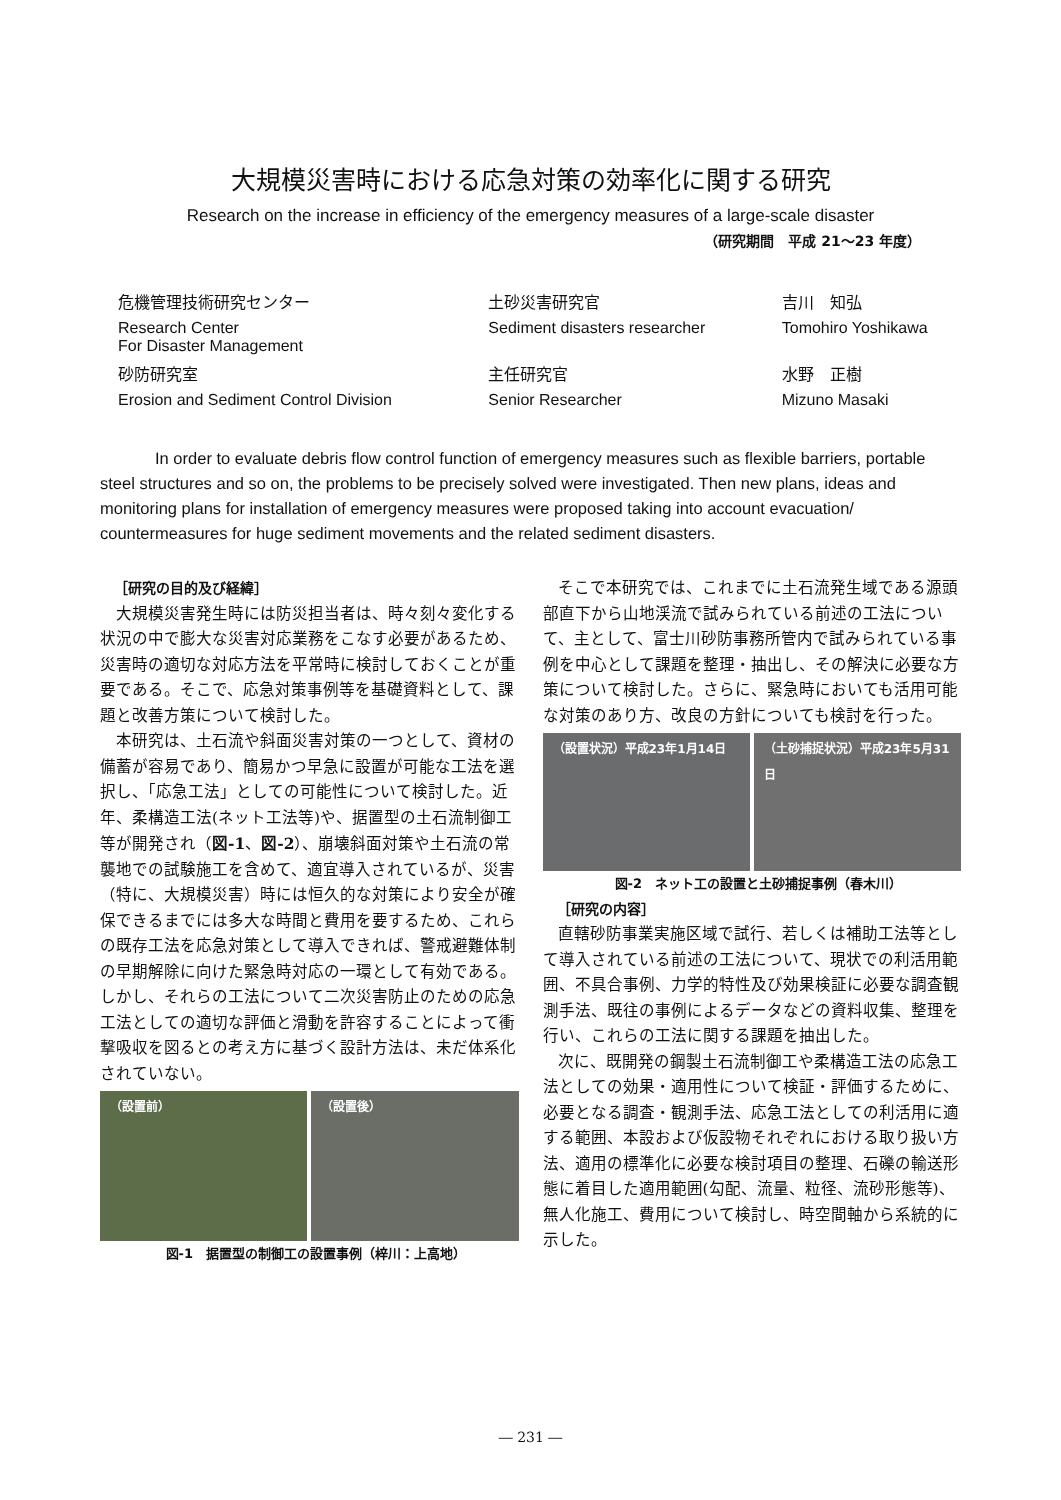大規模災害時における応急対策の効率化に関する研究
Research on the increase in efficiency of the emergency measures of a large-scale disaster
（研究期間　平成 21～23 年度）
| 危機管理技術研究センター | 土砂災害研究官 | 吉川 知弘 |
| Research Center For Disaster Management | Sediment disasters researcher | Tomohiro Yoshikawa |
| 砂防研究室 | 主任研究官 | 水野 正樹 |
| Erosion and Sediment Control Division | Senior Researcher | Mizuno Masaki |
In order to evaluate debris flow control function of emergency measures such as flexible barriers, portable steel structures and so on, the problems to be precisely solved were investigated. Then new plans, ideas and monitoring plans for installation of emergency measures were proposed taking into account evacuation/ countermeasures for huge sediment movements and the related sediment disasters.
［研究の目的及び経緯］
大規模災害発生時には防災担当者は、時々刻々変化する状況の中で膨大な災害対応業務をこなす必要があるため、災害時の適切な対応方法を平常時に検討しておくことが重要である。そこで、応急対策事例等を基礎資料として、課題と改善方策について検討した。
本研究は、土石流や斜面災害対策の一つとして、資材の備蓄が容易であり、簡易かつ早急に設置が可能な工法を選択し、「応急工法」としての可能性について検討した。近年、柔構造工法(ネット工法等)や、据置型の土石流制御工等が開発され（図-1、図-2）、崩壊斜面対策や土石流の常襲地での試験施工を含めて、適宜導入されているが、災害（特に、大規模災害）時には恒久的な対策により安全が確保できるまでには多大な時間と費用を要するため、これらの既存工法を応急対策として導入できれば、警戒避難体制の早期解除に向けた緊急時対応の一環として有効である。しかし、それらの工法について二次災害防止のための応急工法としての適切な評価と滑動を許容することによって衝撃吸収を図るとの考え方に基づく設計方法は、未だ体系化されていない。
（設置前） （設置後）
図-1　据置型の制御工の設置事例（梓川：上高地）
そこで本研究では、これまでに土石流発生域である源頭部直下から山地渓流で試みられている前述の工法について、主として、富士川砂防事務所管内で試みられている事例を中心として課題を整理・抽出し、その解決に必要な方策について検討した。さらに、緊急時においても活用可能な対策のあり方、改良の方針についても検討を行った。
（設置状況）平成23年1月14日 （土砂捕捉状況）平成23年5月31日
図-2　ネット工の設置と土砂捕捉事例（春木川）
［研究の内容］
直轄砂防事業実施区域で試行、若しくは補助工法等として導入されている前述の工法について、現状での利活用範囲、不具合事例、力学的特性及び効果検証に必要な調査観測手法、既往の事例によるデータなどの資料収集、整理を行い、これらの工法に関する課題を抽出した。
次に、既開発の鋼製土石流制御工や柔構造工法の応急工法としての効果・適用性について検証・評価するために、必要となる調査・観測手法、応急工法としての利活用に適する範囲、本設および仮設物それぞれにおける取り扱い方法、適用の標準化に必要な検討項目の整理、石礫の輸送形態に着目した適用範囲(勾配、流量、粒径、流砂形態等)、無人化施工、費用について検討し、時空間軸から系統的に示した。
― 231 ―